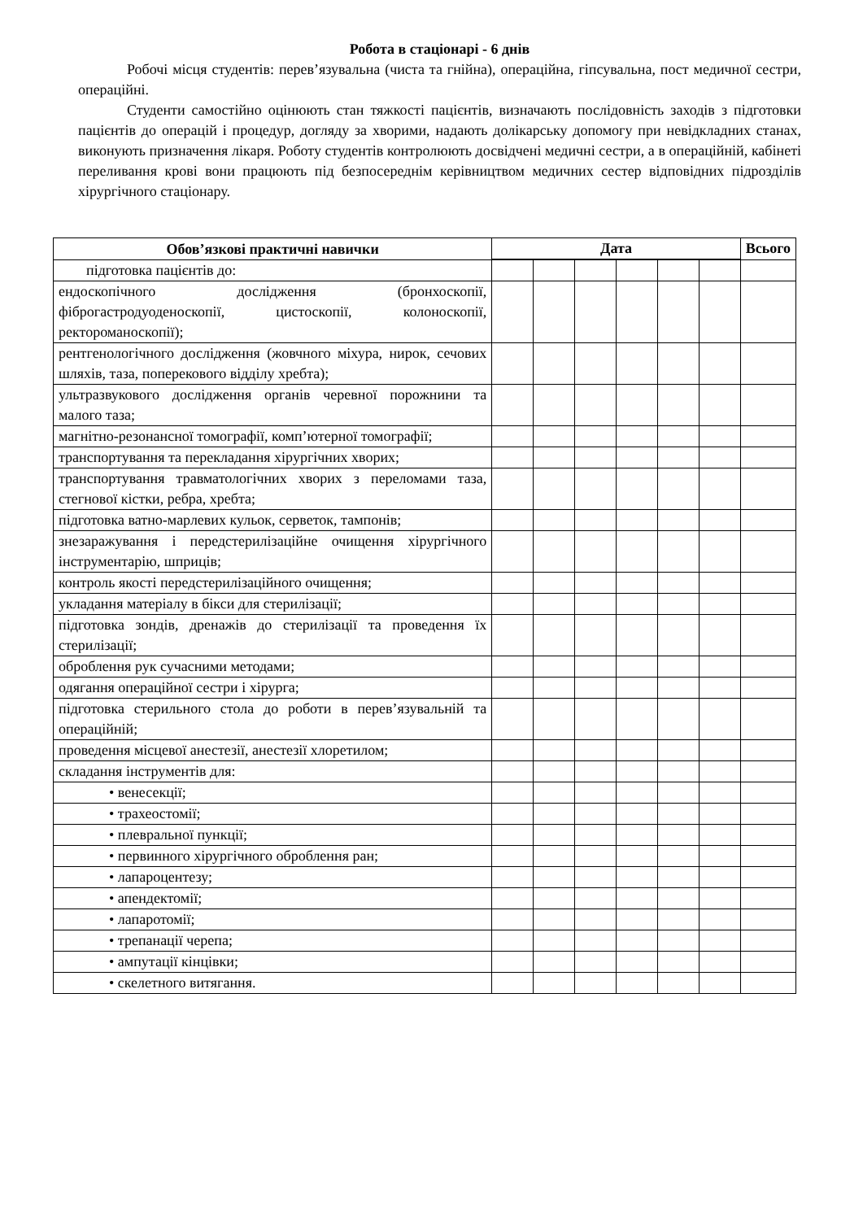Робота в стаціонарі - 6 днів
Робочі місця студентів: перев’язувальна (чиста та гнійна), операційна, гіпсувальна, пост медичної сестри, операційні.
Студенти самостійно оцінюють стан тяжкості пацієнтів, визначають послідовність заходів з підготовки пацієнтів до операцій і процедур, догляду за хворими, надають долікарську допомогу при невідкладних станах, виконують призначення лікаря. Роботу студентів контролюють досвідчені медичні сестри, а в операційній, кабінеті переливання крові вони працюють під безпосереднім керівництвом медичних сестер відповідних підрозділів хірургічного стаціонару.
| Обов’язкові практичні навички | Дата | | | | | | Всього |
| --- | --- | --- | --- | --- | --- | --- | --- |
| підготовка пацієнтів до: | | | | | | | |
| ендоскопічного дослідження (бронхоскопії, фіброгастродуоденоскопії, цистоскопії, колоноскопії, ректороманоскопії); | | | | | | | |
| рентгенологічного дослідження (жовчного міхура, нирок, сечових шляхів, таза, поперекового відділу хребта); | | | | | | | |
| ультразвукового дослідження органів черевної порожнини та малого таза; | | | | | | | |
| магнітно-резонансної томографії, комп’ютерної томографії; | | | | | | | |
| транспортування та перекладання хірургічних хворих; | | | | | | | |
| транспортування травматологічних хворих з переломами таза, стегнової кістки, ребра, хребта; | | | | | | | |
| підготовка ватно-марлевих кульок, серветок, тампонів; | | | | | | | |
| знезаражування і передстерилізаційне очищення хірургічного інструментарію, шприців; | | | | | | | |
| контроль якості передстерилізаційного очищення; | | | | | | | |
| укладання матеріалу в бікси для стерилізації; | | | | | | | |
| підготовка зондів, дренажів до стерилізації та проведення їх стерилізації; | | | | | | | |
| оброблення рук сучасними методами; | | | | | | | |
| одягання операційної сестри і хірурга; | | | | | | | |
| підготовка стерильного стола до роботи в перев’язувальній та операційній; | | | | | | | |
| проведення місцевої анестезії, анестезії хлоретилом; | | | | | | | |
| складання інструментів для: | | | | | | | |
| • венесекції; | | | | | | | |
| • трахеостомії; | | | | | | | |
| • плевральної пункції; | | | | | | | |
| • первинного хірургічного оброблення ран; | | | | | | | |
| • лапароцентезу; | | | | | | | |
| • апендектомії; | | | | | | | |
| • лапаротомії; | | | | | | | |
| • трепанації черепа; | | | | | | | |
| • ампутації кінцівки; | | | | | | | |
| • скелетного витягання. | | | | | | | |